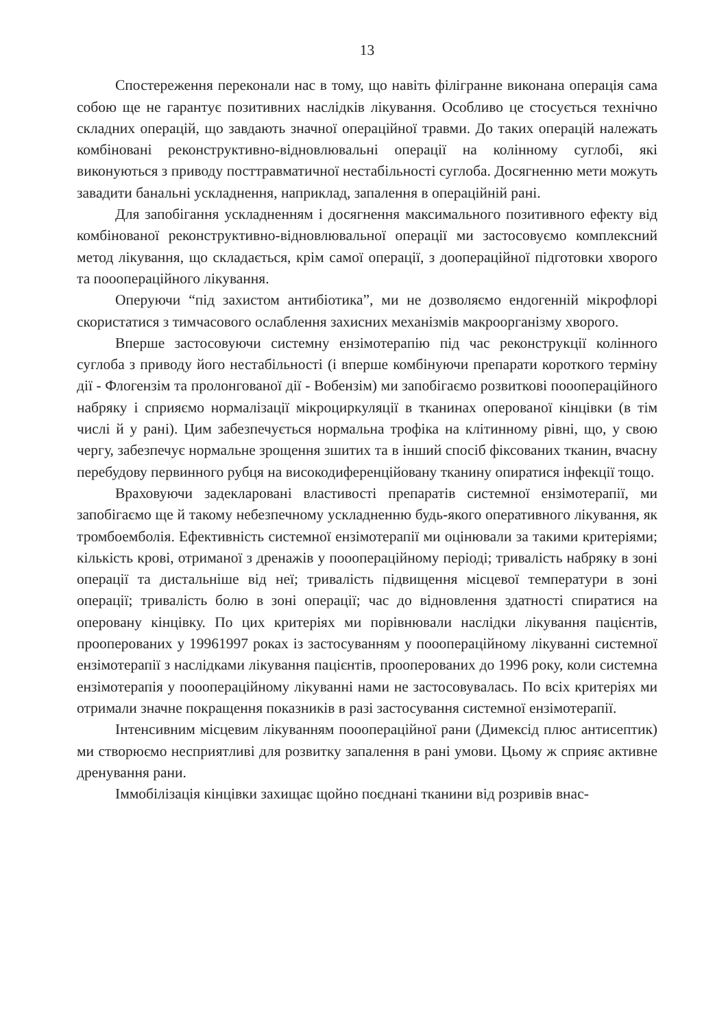13
Спостереження переконали нас в тому, що навіть філігранне виконана операція сама собою ще не гарантує позитивних наслідків лікування. Особливо це стосується технічно складних операцій, що завдають значної операційної травми. До таких операцій належать комбіновані реконструктивно-відновлювальні операції на колінному суглобі, які виконуються з приводу посттравматичної нестабільності суглоба. Досягненню мети можуть завадити банальні ускладнення, наприклад, запалення в операційній рані.
Для запобігання ускладненням і досягнення максимального позитивного ефекту від комбінованої реконструктивно-відновлювальної операції ми застосовуємо комплексний метод лікування, що складається, крім самої операції, з доопераційної підготовки хворого та пооопераційного лікування.
Оперуючи “під захистом антибіотика”, ми не дозволяємо ендогенній мікрофлорі скористатися з тимчасового ослаблення захисних механізмів макроорганізму хворого.
Вперше застосовуючи системну ензімотерапію під час реконструкції колінного суглоба з приводу його нестабільності (і вперше комбінуючи препарати короткого терміну дії - Флогензім та пролонгованої дії - Вобензім) ми запобігаємо розвиткові пооопераційного набряку і сприяємо нормалізації мікроциркуляції в тканинах оперованої кінцівки (в тім числі й у рані). Цим забезпечується нормальна трофіка на клітинному рівні, що, у свою чергу, забезпечує нормальне зрощення зшитих та в інший спосіб фіксованих тканин, вчасну перебудову первинного рубця на високодиференційовану тканину опиратися інфекції тощо.
Враховуючи задекларовані властивості препаратів системної ензімотерапії, ми запобігаємо ще й такому небезпечному ускладненню будь-якого оперативного лікування, як тромбоемболія. Ефективність системної ензімотерапії ми оцінювали за такими критеріями; кількість крові, отриманої з дренажів у пооопераційному періоді; тривалість набряку в зоні операції та дистальніше від неї; тривалість підвищення місцевої температури в зоні операції; тривалість болю в зоні операції; час до відновлення здатності спиратися на оперовану кінцівку. По цих критеріях ми порівнювали наслідки лікування пацієнтів, прооперованих у 19961997 роках із застосуванням у пооопераційному лікуванні системної ензімотерапії з наслідками лікування пацієнтів, прооперованих до 1996 року, коли системна ензімотерапія у пооопераційному лікуванні нами не застосовувалась. По всіх критеріях ми отримали значне покращення показників в разі застосування системної ензімотерапії.
Інтенсивним місцевим лікуванням пооопераційної рани (Димексід плюс антисептик) ми створюємо несприятливі для розвитку запалення в рані умови. Цьому ж сприяє активне дренування рани.
Іммобілізація кінцівки захищає щойно поєднані тканини від розривів внас-